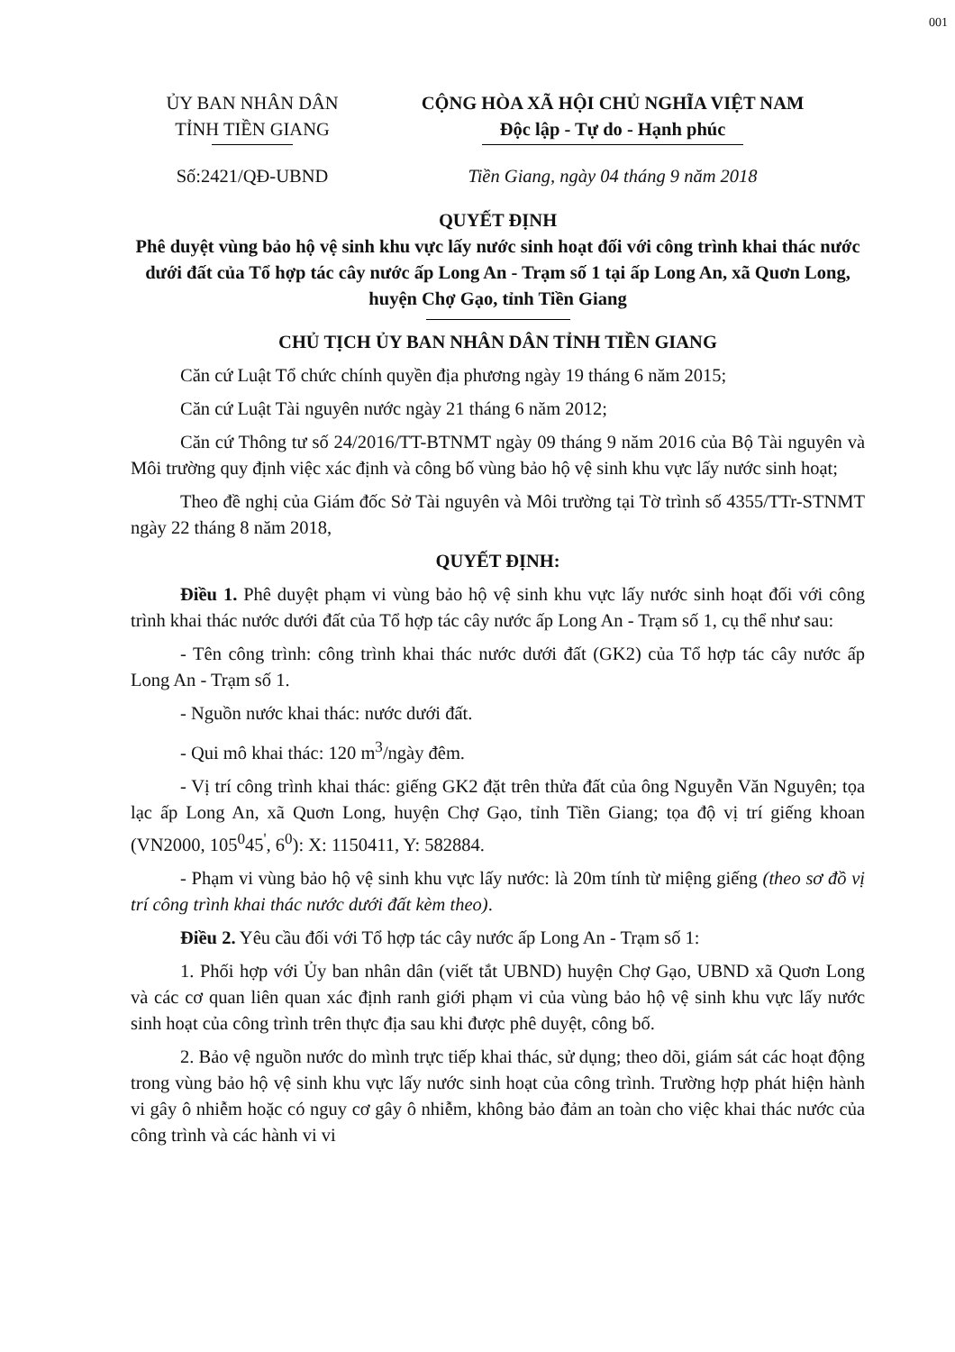001
ỦY BAN NHÂN DÂN
TỈNH TIỀN GIANG
Số:2421/QĐ-UBND
CỘNG HÒA XÃ HỘI CHỦ NGHĨA VIỆT NAM
Độc lập - Tự do - Hạnh phúc
Tiền Giang, ngày 04 tháng 9 năm 2018
QUYẾT ĐỊNH
Phê duyệt vùng bảo hộ vệ sinh khu vực lấy nước sinh hoạt đối với công trình khai thác nước dưới đất của Tổ hợp tác cây nước ấp Long An - Trạm số 1 tại ấp Long An, xã Quơn Long, huyện Chợ Gạo, tỉnh Tiền Giang
CHỦ TỊCH ỦY BAN NHÂN DÂN TỈNH TIỀN GIANG
Căn cứ Luật Tổ chức chính quyền địa phương ngày 19 tháng 6 năm 2015;
Căn cứ Luật Tài nguyên nước ngày 21 tháng 6 năm 2012;
Căn cứ Thông tư số 24/2016/TT-BTNMT ngày 09 tháng 9 năm 2016 của Bộ Tài nguyên và Môi trường quy định việc xác định và công bố vùng bảo hộ vệ sinh khu vực lấy nước sinh hoạt;
Theo đề nghị của Giám đốc Sở Tài nguyên và Môi trường tại Tờ trình số 4355/TTr-STNMT ngày 22 tháng 8 năm 2018,
QUYẾT ĐỊNH:
Điều 1. Phê duyệt phạm vi vùng bảo hộ vệ sinh khu vực lấy nước sinh hoạt đối với công trình khai thác nước dưới đất của Tổ hợp tác cây nước ấp Long An - Trạm số 1, cụ thể như sau:
- Tên công trình: công trình khai thác nước dưới đất (GK2) của Tổ hợp tác cây nước ấp Long An - Trạm số 1.
- Nguồn nước khai thác: nước dưới đất.
- Qui mô khai thác: 120 m<sup>3</sup>/ngày đêm.
- Vị trí công trình khai thác: giếng GK2 đặt trên thửa đất của ông Nguyễn Văn Nguyên; tọa lạc ấp Long An, xã Quơn Long, huyện Chợ Gạo, tỉnh Tiền Giang; tọa độ vị trí giếng khoan (VN2000, 105<sup>0</sup>45<sup>'</sup>, 6<sup>0</sup>): X: 1150411, Y: 582884.
- Phạm vi vùng bảo hộ vệ sinh khu vực lấy nước: là 20m tính từ miệng giếng (theo sơ đồ vị trí công trình khai thác nước dưới đất kèm theo).
Điều 2. Yêu cầu đối với Tổ hợp tác cây nước ấp Long An - Trạm số 1:
1. Phối hợp với Ủy ban nhân dân (viết tắt UBND) huyện Chợ Gạo, UBND xã Quơn Long và các cơ quan liên quan xác định ranh giới phạm vi của vùng bảo hộ vệ sinh khu vực lấy nước sinh hoạt của công trình trên thực địa sau khi được phê duyệt, công bố.
2. Bảo vệ nguồn nước do mình trực tiếp khai thác, sử dụng; theo dõi, giám sát các hoạt động trong vùng bảo hộ vệ sinh khu vực lấy nước sinh hoạt của công trình. Trường hợp phát hiện hành vi gây ô nhiễm hoặc có nguy cơ gây ô nhiễm, không bảo đảm an toàn cho việc khai thác nước của công trình và các hành vi vi